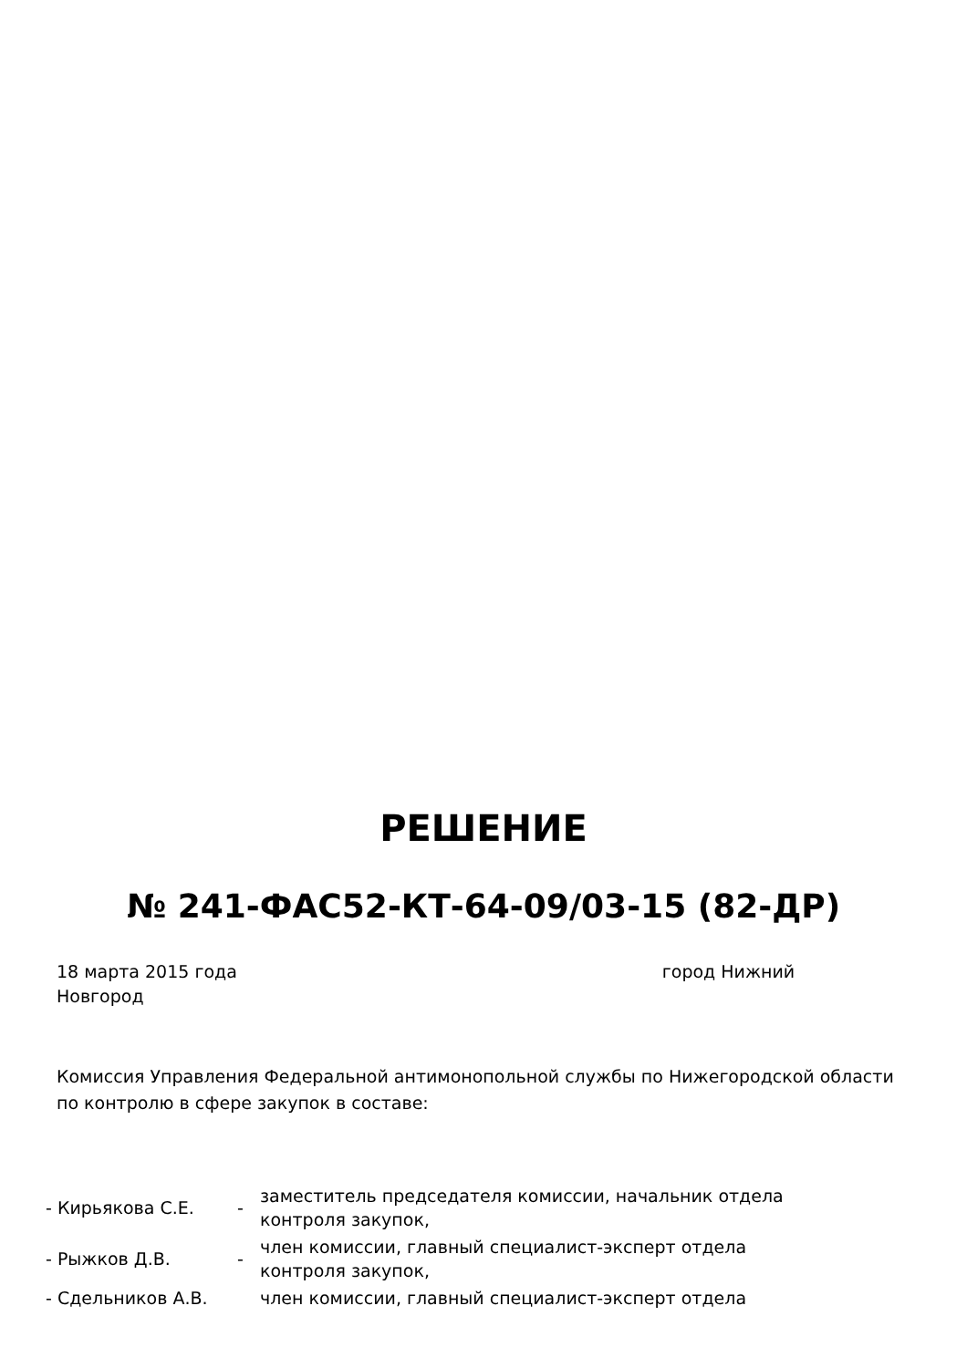РЕШЕНИЕ
№ 241-ФАС52-КТ-64-09/03-15 (82-ДР)
18 марта 2015 года город Нижний
Новгород
Комиссия Управления Федеральной антимонопольной службы по Нижегородской области по контролю в сфере закупок в составе:
| - Кирьякова С.Е. | - | заместитель председателя комиссии, начальник отдела контроля закупок, |
| - Рыжков Д.В. | - | член комиссии, главный специалист-эксперт отдела контроля закупок, |
| - Сдельников А.В. | | член комиссии, главный специалист-эксперт отдела |